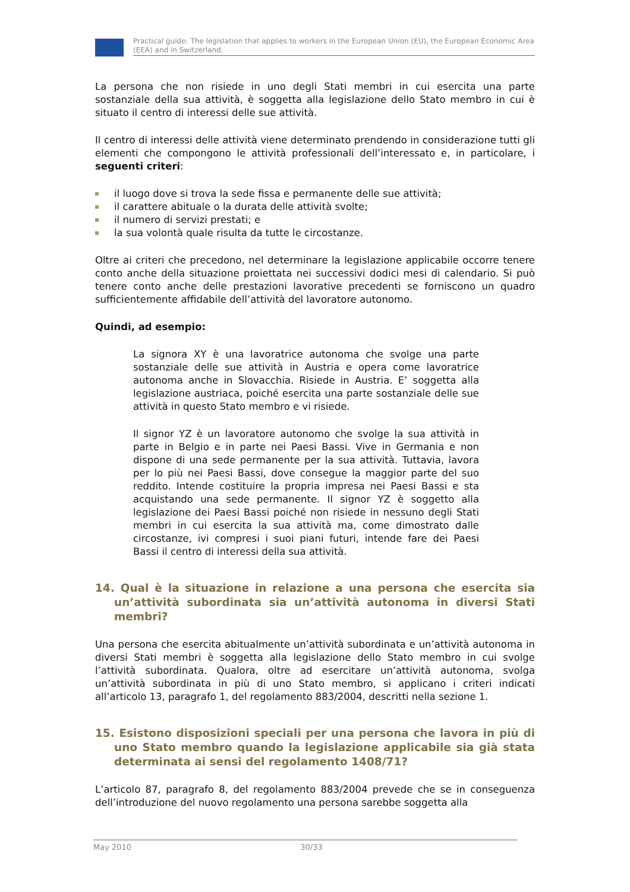Practical guide: The legislation that applies to workers in the European Union (EU), the European Economic Area (EEA) and in Switzerland.
La persona che non risiede in uno degli Stati membri in cui esercita una parte sostanziale della sua attività, è soggetta alla legislazione dello Stato membro in cui è situato il centro di interessi delle sue attività.
Il centro di interessi delle attività viene determinato prendendo in considerazione tutti gli elementi che compongono le attività professionali dell’interessato e, in particolare, i seguenti criteri:
il luogo dove si trova la sede fissa e permanente delle sue attività;
il carattere abituale o la durata delle attività svolte;
il numero di servizi prestati; e
la sua volontà quale risulta da tutte le circostanze.
Oltre ai criteri che precedono, nel determinare la legislazione applicabile occorre tenere conto anche della situazione proiettata nei successivi dodici mesi di calendario. Si può tenere conto anche delle prestazioni lavorative precedenti se forniscono un quadro sufficientemente affidabile dell’attività del lavoratore autonomo.
Quindi, ad esempio:
La signora XY è una lavoratrice autonoma che svolge una parte sostanziale delle sue attività in Austria e opera come lavoratrice autonoma anche in Slovacchia. Risiede in Austria. E’ soggetta alla legislazione austriaca, poiché esercita una parte sostanziale delle sue attività in questo Stato membro e vi risiede.
Il signor YZ è un lavoratore autonomo che svolge la sua attività in parte in Belgio e in parte nei Paesi Bassi. Vive in Germania e non dispone di una sede permanente per la sua attività. Tuttavia, lavora per lo più nei Paesi Bassi, dove consegue la maggior parte del suo reddito. Intende costituire la propria impresa nei Paesi Bassi e sta acquistando una sede permanente. Il signor YZ è soggetto alla legislazione dei Paesi Bassi poiché non risiede in nessuno degli Stati membri in cui esercita la sua attività ma, come dimostrato dalle circostanze, ivi compresi i suoi piani futuri, intende fare dei Paesi Bassi il centro di interessi della sua attività.
14. Qual è la situazione in relazione a una persona che esercita sia un’attività subordinata sia un’attività autonoma in diversi Stati membri?
Una persona che esercita abitualmente un’attività subordinata e un’attività autonoma in diversi Stati membri è soggetta alla legislazione dello Stato membro in cui svolge l’attività subordinata. Qualora, oltre ad esercitare un’attività autonoma, svolga un’attività subordinata in più di uno Stato membro, si applicano i criteri indicati all’articolo 13, paragrafo 1, del regolamento 883/2004, descritti nella sezione 1.
15. Esistono disposizioni speciali per una persona che lavora in più di uno Stato membro quando la legislazione applicabile sia già stata determinata ai sensi del regolamento 1408/71?
L’articolo 87, paragrafo 8, del regolamento 883/2004 prevede che se in conseguenza dell’introduzione del nuovo regolamento una persona sarebbe soggetta alla
May 2010 30/33